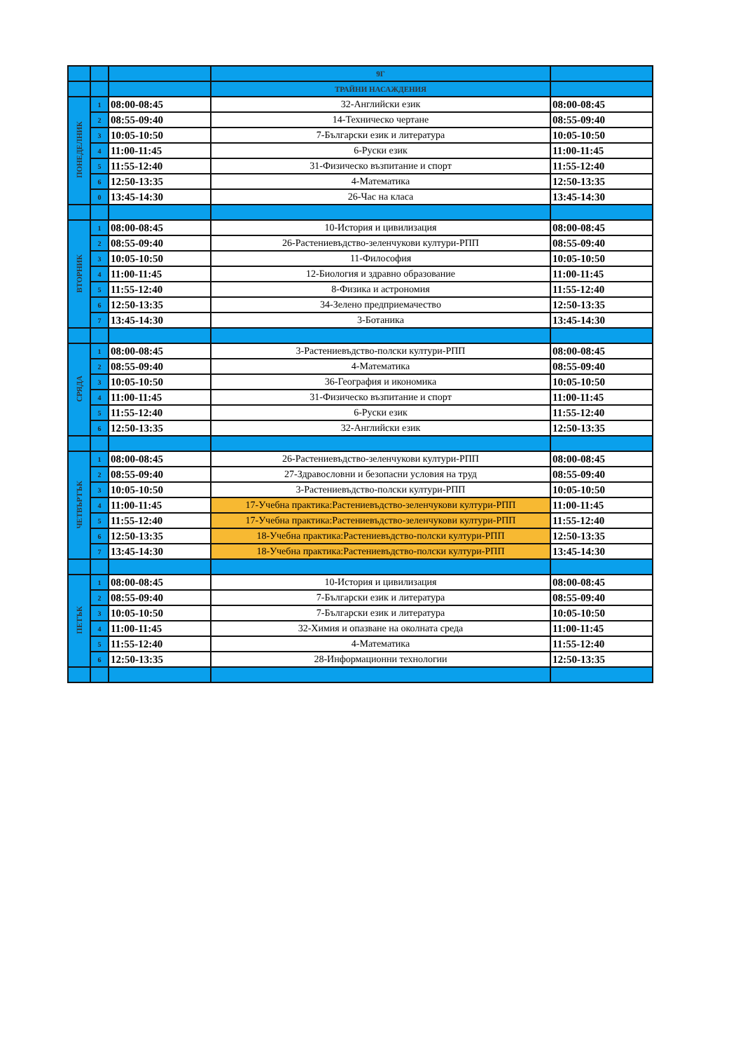| | | | 9Г | |
| --- | --- | --- | --- | --- |
| | | | ТРАЙНИ НАСАЖДЕНИЯ | |
| ПОНЕДЕЛНИК | 1 | 08:00-08:45 | 32-Английски език | 08:00-08:45 |
| | 2 | 08:55-09:40 | 14-Техническо чертане | 08:55-09:40 |
| | 3 | 10:05-10:50 | 7-Български език и литература | 10:05-10:50 |
| | 4 | 11:00-11:45 | 6-Руски език | 11:00-11:45 |
| | 5 | 11:55-12:40 | 31-Физическо възпитание и спорт | 11:55-12:40 |
| | 6 | 12:50-13:35 | 4-Математика | 12:50-13:35 |
| | 0 | 13:45-14:30 | 26-Час на класа | 13:45-14:30 |
| ВТОРНИК | 1 | 08:00-08:45 | 10-История и цивилизация | 08:00-08:45 |
| | 2 | 08:55-09:40 | 26-Растениевъдство-зеленчукови култури-РПП | 08:55-09:40 |
| | 3 | 10:05-10:50 | 11-Философия | 10:05-10:50 |
| | 4 | 11:00-11:45 | 12-Биология и здравно образование | 11:00-11:45 |
| | 5 | 11:55-12:40 | 8-Физика и астрономия | 11:55-12:40 |
| | 6 | 12:50-13:35 | 34-Зелено предприемачество | 12:50-13:35 |
| | 7 | 13:45-14:30 | 3-Ботаника | 13:45-14:30 |
| СРЯДА | 1 | 08:00-08:45 | 3-Растениевъдство-полски култури-РПП | 08:00-08:45 |
| | 2 | 08:55-09:40 | 4-Математика | 08:55-09:40 |
| | 3 | 10:05-10:50 | 36-География и икономика | 10:05-10:50 |
| | 4 | 11:00-11:45 | 31-Физическо възпитание и спорт | 11:00-11:45 |
| | 5 | 11:55-12:40 | 6-Руски език | 11:55-12:40 |
| | 6 | 12:50-13:35 | 32-Английски език | 12:50-13:35 |
| ЧЕТВЪРТЪК | 1 | 08:00-08:45 | 26-Растениевъдство-зеленчукови култури-РПП | 08:00-08:45 |
| | 2 | 08:55-09:40 | 27-Здравословни и безопасни условия на труд | 08:55-09:40 |
| | 3 | 10:05-10:50 | 3-Растениевъдство-полски култури-РПП | 10:05-10:50 |
| | 4 | 11:00-11:45 | 17-Учебна практика:Растениевъдство-зеленчукови култури-РПП | 11:00-11:45 |
| | 5 | 11:55-12:40 | 17-Учебна практика:Растениевъдство-зеленчукови култури-РПП | 11:55-12:40 |
| | 6 | 12:50-13:35 | 18-Учебна практика:Растениевъдство-полски култури-РПП | 12:50-13:35 |
| | 7 | 13:45-14:30 | 18-Учебна практика:Растениевъдство-полски култури-РПП | 13:45-14:30 |
| ПЕТЪК | 1 | 08:00-08:45 | 10-История и цивилизация | 08:00-08:45 |
| | 2 | 08:55-09:40 | 7-Български език и литература | 08:55-09:40 |
| | 3 | 10:05-10:50 | 7-Български език и литература | 10:05-10:50 |
| | 4 | 11:00-11:45 | 32-Химия и опазване на околната среда | 11:00-11:45 |
| | 5 | 11:55-12:40 | 4-Математика | 11:55-12:40 |
| | 6 | 12:50-13:35 | 28-Информационни технологии | 12:50-13:35 |